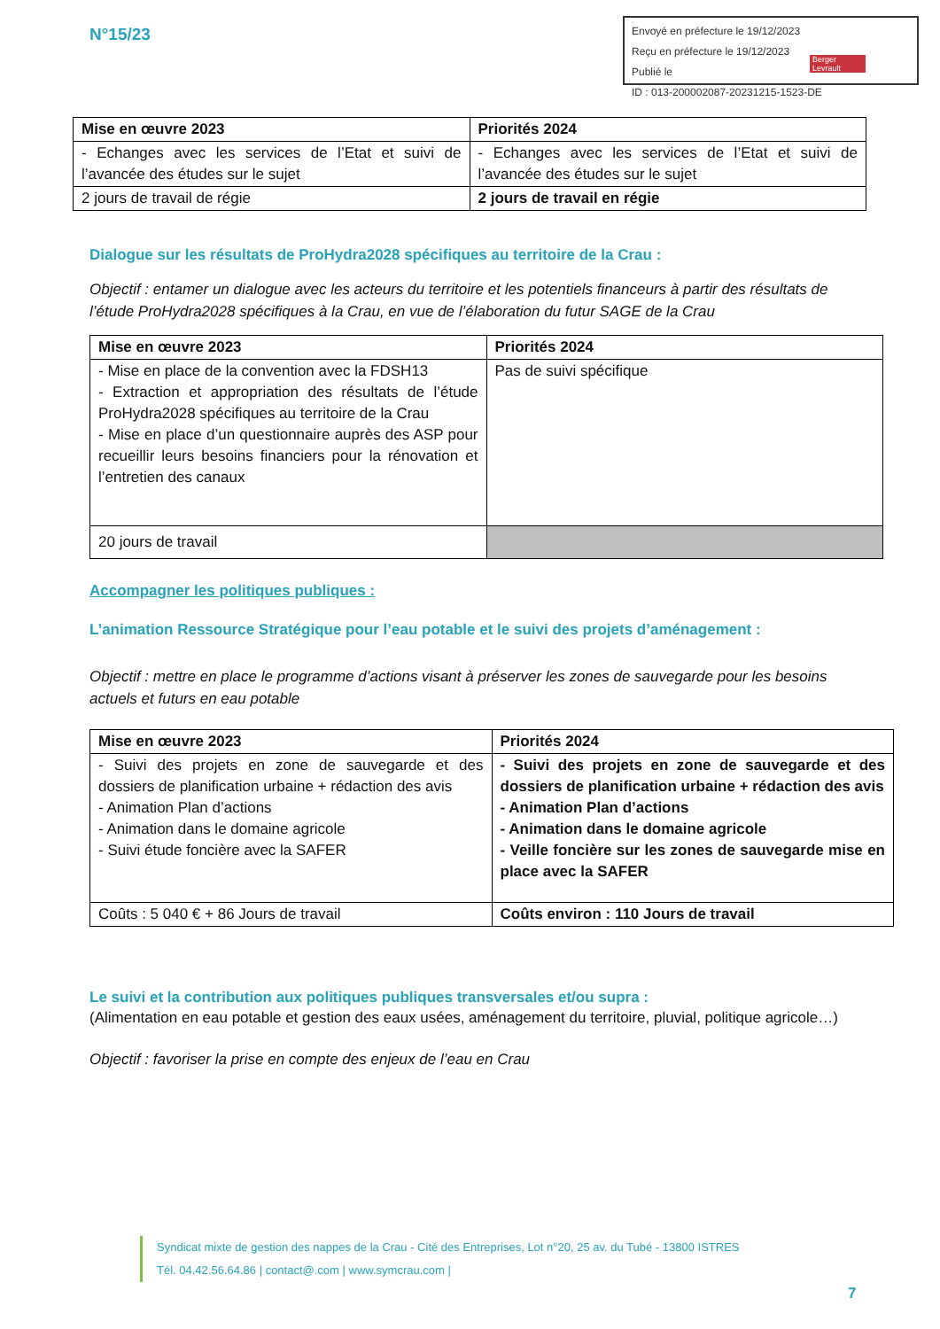N°15/23
Envoyé en préfecture le 19/12/2023
Reçu en préfecture le 19/12/2023
Publié le
ID : 013-200002087-20231215-1523-DE
Berger Levrault
| Mise en œuvre 2023 | Priorités 2024 |
| --- | --- |
| - Echanges avec les services de l’Etat et suivi de l’avancée des études sur le sujet | - Echanges avec les services de l’Etat et suivi de l’avancée des études sur le sujet |
| 2 jours de travail de régie | 2 jours de travail en régie |
Dialogue sur les résultats de ProHydra2028 spécifiques au territoire de la Crau :
Objectif : entamer un dialogue avec les acteurs du territoire et les potentiels financeurs à partir des résultats de l’étude ProHydra2028 spécifiques à la Crau, en vue de l’élaboration du futur SAGE de la Crau
| Mise en œuvre 2023 | Priorités 2024 |
| --- | --- |
| - Mise en place de la convention avec la FDSH13 - Extraction et appropriation des résultats de l’étude ProHydra2028 spécifiques au territoire de la Crau - Mise en place d’un questionnaire auprès des ASP pour recueillir leurs besoins financiers pour la rénovation et l’entretien des canaux | Pas de suivi spécifique |
| 20 jours de travail | |
Accompagner les politiques publiques :
L’animation Ressource Stratégique pour l’eau potable et le suivi des projets d’aménagement :
Objectif : mettre en place le programme d’actions visant à préserver les zones de sauvegarde pour les besoins actuels et futurs en eau potable
| Mise en œuvre 2023 | Priorités 2024 |
| --- | --- |
| - Suivi des projets en zone de sauvegarde et des dossiers de planification urbaine + rédaction des avis - Animation Plan d’actions - Animation dans le domaine agricole - Suivi étude foncière avec la SAFER | - Suivi des projets en zone de sauvegarde et des dossiers de planification urbaine + rédaction des avis - Animation Plan d’actions - Animation dans le domaine agricole - Veille foncière sur les zones de sauvegarde mise en place avec la SAFER |
| Coûts : 5 040 € + 86 Jours de travail | Coûts environ : 110 Jours de travail |
Le suivi et la contribution aux politiques publiques transversales et/ou supra :
(Alimentation en eau potable et gestion des eaux usées, aménagement du territoire, pluvial, politique agricole…)
Objectif : favoriser la prise en compte des enjeux de l’eau en Crau
Syndicat mixte de gestion des nappes de la Crau - Cité des Entreprises, Lot n°20, 25 av. du Tubé - 13800 ISTRES
Tél. 04.42.56.64.86 | contact@.com | www.symcrau.com |
7